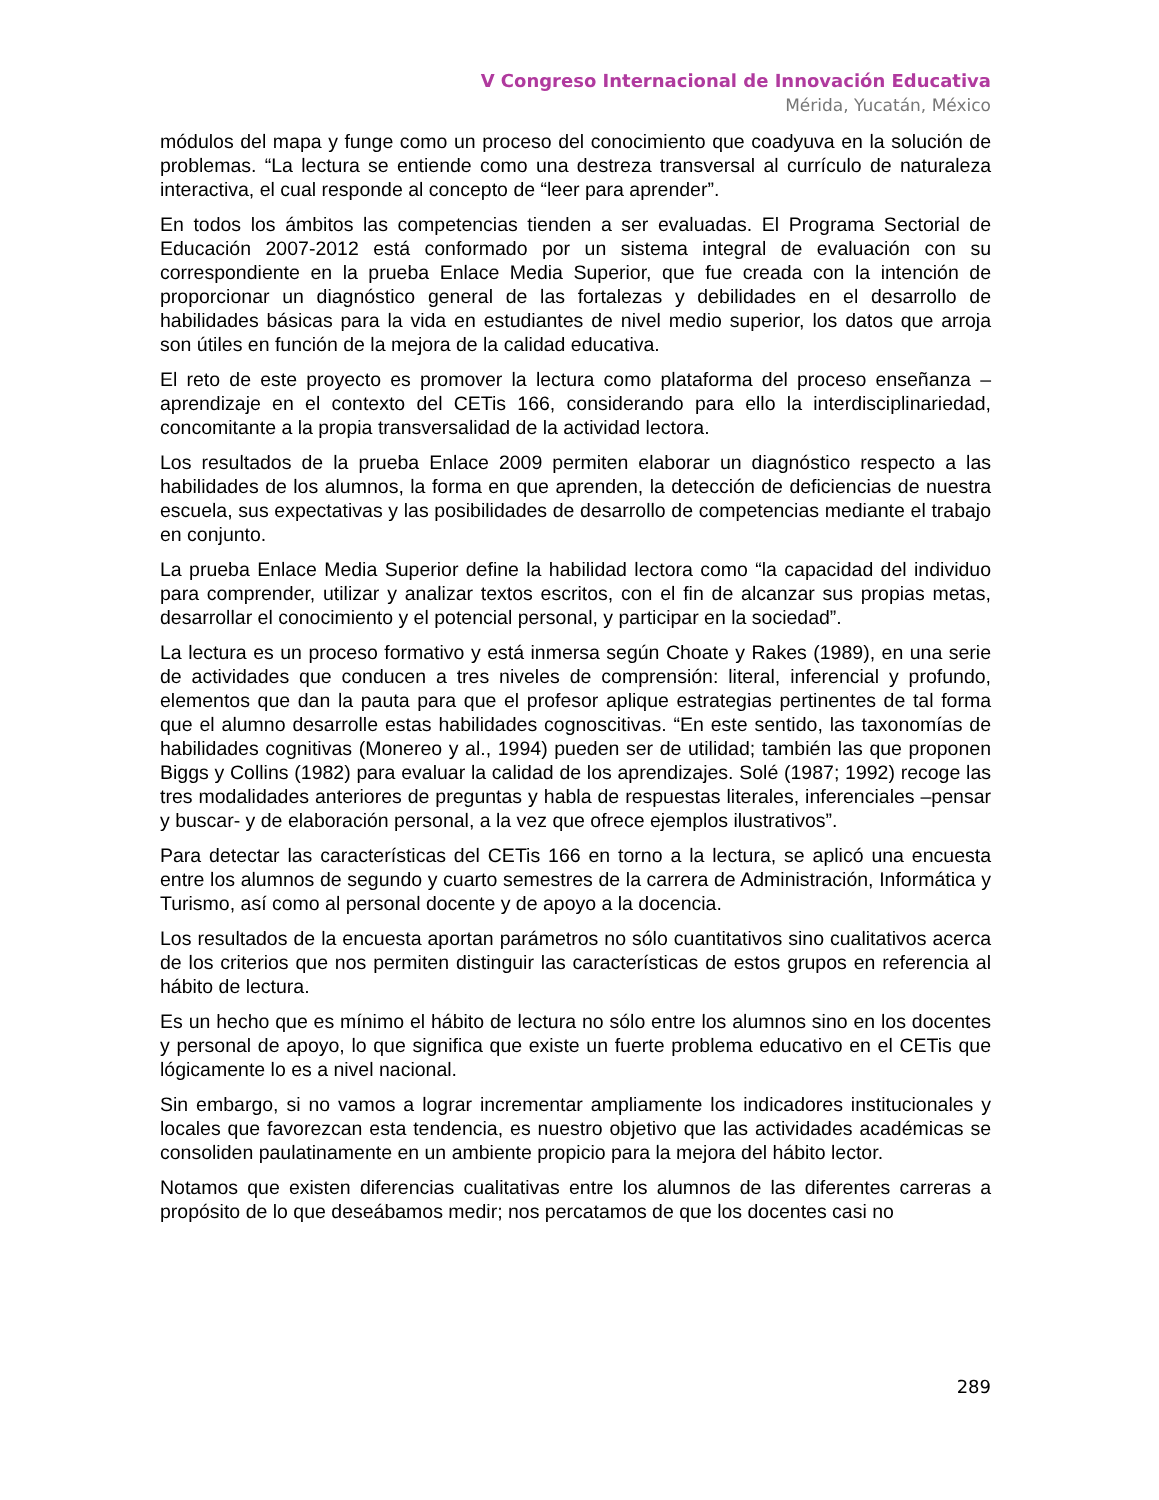V Congreso Internacional de Innovación Educativa
Mérida, Yucatán, México
módulos del mapa y funge como un proceso del conocimiento que coadyuva en la solución de problemas. “La lectura se entiende como una destreza transversal al currículo de naturaleza interactiva, el cual responde al concepto de “leer para aprender”.
En todos los ámbitos las competencias tienden a ser evaluadas. El Programa Sectorial de Educación 2007-2012 está conformado por un sistema integral de evaluación con su correspondiente en la prueba Enlace Media Superior, que fue creada con la intención de proporcionar un diagnóstico general de las fortalezas y debilidades en el desarrollo de habilidades básicas para la vida en estudiantes de nivel medio superior, los datos que arroja son útiles en función de la mejora de la calidad educativa.
El reto de este proyecto es promover la lectura como plataforma del proceso enseñanza – aprendizaje en el contexto del CETis 166, considerando para ello la interdisciplinariedad, concomitante a la propia transversalidad de la actividad lectora.
Los resultados de la prueba Enlace 2009 permiten elaborar un diagnóstico respecto a las habilidades de los alumnos, la forma en que aprenden, la detección de deficiencias de nuestra escuela, sus expectativas y las posibilidades de desarrollo de competencias mediante el trabajo en conjunto.
La prueba Enlace Media Superior define la habilidad lectora como “la capacidad del individuo para comprender, utilizar y analizar textos escritos, con el fin de alcanzar sus propias metas, desarrollar el conocimiento y el potencial personal, y participar en la sociedad”.
La lectura es un proceso formativo y está inmersa según Choate y Rakes (1989), en una serie de actividades que conducen a tres niveles de comprensión: literal, inferencial y profundo, elementos que dan la pauta para que el profesor aplique estrategias pertinentes de tal forma que el alumno desarrolle estas habilidades cognoscitivas. “En este sentido, las taxonomías de habilidades cognitivas (Monereo y al., 1994) pueden ser de utilidad; también las que proponen Biggs y Collins (1982) para evaluar la calidad de los aprendizajes. Solé (1987; 1992) recoge las tres modalidades anteriores de preguntas y habla de respuestas literales, inferenciales –pensar y buscar- y de elaboración personal, a la vez que ofrece ejemplos ilustrativos”.
Para detectar las características del CETis 166 en torno a la lectura, se aplicó una encuesta entre los alumnos de segundo y cuarto semestres de la carrera de Administración, Informática y Turismo, así como al personal docente y de apoyo a la docencia.
Los resultados de la encuesta aportan parámetros no sólo cuantitativos sino cualitativos acerca de los criterios que nos permiten distinguir las características de estos grupos en referencia al hábito de lectura.
Es un hecho que es mínimo el hábito de lectura no sólo entre los alumnos sino en los docentes y personal de apoyo, lo que significa que existe un fuerte problema educativo en el CETis que lógicamente lo es a nivel nacional.
Sin embargo, si no vamos a lograr incrementar ampliamente los indicadores institucionales y locales que favorezcan esta tendencia, es nuestro objetivo que las actividades académicas se consoliden paulatinamente en un ambiente propicio para la mejora del hábito lector.
Notamos que existen diferencias cualitativas entre los alumnos de las diferentes carreras a propósito de lo que deseábamos medir; nos percatamos de que los docentes casi no
289